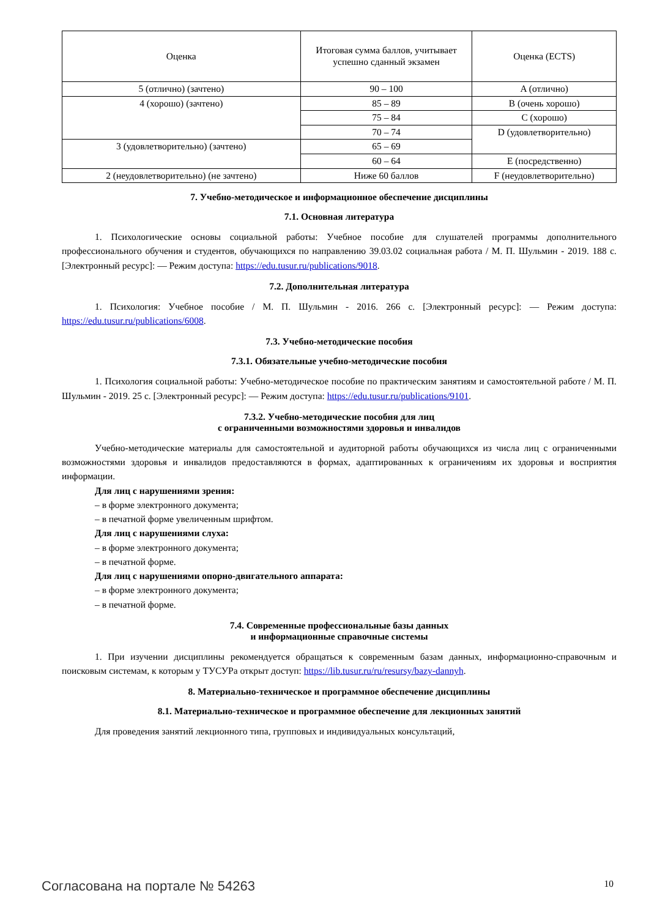| Оценка | Итоговая сумма баллов, учитывает успешно сданный экзамен | Оценка (ECTS) |
| --- | --- | --- |
| 5 (отлично) (зачтено) | 90 – 100 | A (отлично) |
| 4 (хорошо) (зачтено) | 85 – 89 | B (очень хорошо) |
| | 75 – 84 | C (хорошо) |
| | 70 – 74 | D (удовлетворительно) |
| 3 (удовлетворительно) (зачтено) | 65 – 69 | |
| | 60 – 64 | E (посредственно) |
| 2 (неудовлетворительно) (не зачтено) | Ниже 60 баллов | F (неудовлетворительно) |
7. Учебно-методическое и информационное обеспечение дисциплины
7.1. Основная литература
1. Психологические основы социальной работы: Учебное пособие для слушателей программы дополнительного профессионального обучения и студентов, обучающихся по направлению 39.03.02 социальная работа / М. П. Шульмин - 2019. 188 с. [Электронный ресурс]: — Режим доступа: https://edu.tusur.ru/publications/9018.
7.2. Дополнительная литература
1. Психология: Учебное пособие / М. П. Шульмин - 2016. 266 с. [Электронный ресурс]: — Режим доступа: https://edu.tusur.ru/publications/6008.
7.3. Учебно-методические пособия
7.3.1. Обязательные учебно-методические пособия
1. Психология социальной работы: Учебно-методическое пособие по практическим занятиям и самостоятельной работе / М. П. Шульмин - 2019. 25 с. [Электронный ресурс]: — Режим доступа: https://edu.tusur.ru/publications/9101.
7.3.2. Учебно-методические пособия для лиц
с ограниченными возможностями здоровья и инвалидов
Учебно-методические материалы для самостоятельной и аудиторной работы обучающихся из числа лиц с ограниченными возможностями здоровья и инвалидов предоставляются в формах, адаптированных к ограничениям их здоровья и восприятия информации.
Для лиц с нарушениями зрения:
– в форме электронного документа;
– в печатной форме увеличенным шрифтом.
Для лиц с нарушениями слуха:
– в форме электронного документа;
– в печатной форме.
Для лиц с нарушениями опорно-двигательного аппарата:
– в форме электронного документа;
– в печатной форме.
7.4. Современные профессиональные базы данных
и информационные справочные системы
1. При изучении дисциплины рекомендуется обращаться к современным базам данных, информационно-справочным и поисковым системам, к которым у ТУСУРа открыт доступ: https://lib.tusur.ru/ru/resursy/bazy-dannyh.
8. Материально-техническое и программное обеспечение дисциплины
8.1. Материально-техническое и программное обеспечение для лекционных занятий
Для проведения занятий лекционного типа, групповых и индивидуальных консультаций,
Согласована на портале № 54263 10